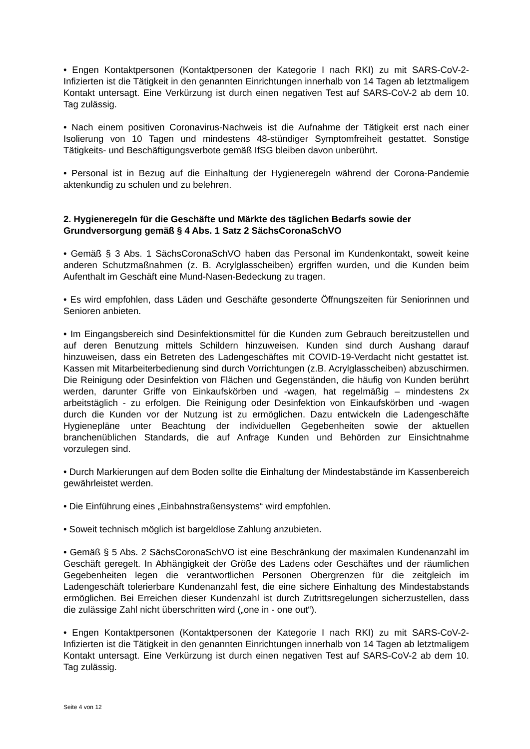• Engen Kontaktpersonen (Kontaktpersonen der Kategorie I nach RKI) zu mit SARS-CoV-2-Infizierten ist die Tätigkeit in den genannten Einrichtungen innerhalb von 14 Tagen ab letztmaligem Kontakt untersagt. Eine Verkürzung ist durch einen negativen Test auf SARS-CoV-2 ab dem 10. Tag zulässig.
• Nach einem positiven Coronavirus-Nachweis ist die Aufnahme der Tätigkeit erst nach einer Isolierung von 10 Tagen und mindestens 48-stündiger Symptomfreiheit gestattet. Sonstige Tätigkeits- und Beschäftigungsverbote gemäß IfSG bleiben davon unberührt.
• Personal ist in Bezug auf die Einhaltung der Hygieneregeln während der Corona-Pandemie aktenkundig zu schulen und zu belehren.
2. Hygieneregeln für die Geschäfte und Märkte des täglichen Bedarfs sowie der Grundversorgung gemäß § 4 Abs. 1 Satz 2 SächsCoronaSchVO
• Gemäß § 3 Abs. 1 SächsCoronaSchVO haben das Personal im Kundenkontakt, soweit keine anderen Schutzmaßnahmen (z. B. Acrylglasscheiben) ergriffen wurden, und die Kunden beim Aufenthalt im Geschäft eine Mund-Nasen-Bedeckung zu tragen.
• Es wird empfohlen, dass Läden und Geschäfte gesonderte Öffnungszeiten für Seniorinnen und Senioren anbieten.
• Im Eingangsbereich sind Desinfektionsmittel für die Kunden zum Gebrauch bereitzustellen und auf deren Benutzung mittels Schildern hinzuweisen. Kunden sind durch Aushang darauf hinzuweisen, dass ein Betreten des Ladengeschäftes mit COVID-19-Verdacht nicht gestattet ist. Kassen mit Mitarbeiterbedienung sind durch Vorrichtungen (z.B. Acrylglasscheiben) abzuschirmen. Die Reinigung oder Desinfektion von Flächen und Gegenständen, die häufig von Kunden berührt werden, darunter Griffe von Einkaufskörben und -wagen, hat regelmäßig – mindestens 2x arbeitstäglich - zu erfolgen. Die Reinigung oder Desinfektion von Einkaufskörben und -wagen durch die Kunden vor der Nutzung ist zu ermöglichen. Dazu entwickeln die Ladengeschäfte Hygienepläne unter Beachtung der individuellen Gegebenheiten sowie der aktuellen branchenüblichen Standards, die auf Anfrage Kunden und Behörden zur Einsichtnahme vorzulegen sind.
• Durch Markierungen auf dem Boden sollte die Einhaltung der Mindestabstände im Kassenbereich gewährleistet werden.
• Die Einführung eines „Einbahnstraßensystems“ wird empfohlen.
• Soweit technisch möglich ist bargeldlose Zahlung anzubieten.
• Gemäß § 5 Abs. 2 SächsCoronaSchVO ist eine Beschränkung der maximalen Kundenanzahl im Geschäft geregelt. In Abhängigkeit der Größe des Ladens oder Geschäftes und der räumlichen Gegebenheiten legen die verantwortlichen Personen Obergrenzen für die zeitgleich im Ladengeschäft tolerierbare Kundenanzahl fest, die eine sichere Einhaltung des Mindestabstands ermöglichen. Bei Erreichen dieser Kundenzahl ist durch Zutrittsregelungen sicherzustellen, dass die zulässige Zahl nicht überschritten wird („one in - one out“).
• Engen Kontaktpersonen (Kontaktpersonen der Kategorie I nach RKI) zu mit SARS-CoV-2-Infizierten ist die Tätigkeit in den genannten Einrichtungen innerhalb von 14 Tagen ab letztmaligem Kontakt untersagt. Eine Verkürzung ist durch einen negativen Test auf SARS-CoV-2 ab dem 10. Tag zulässig.
Seite 4 von 12